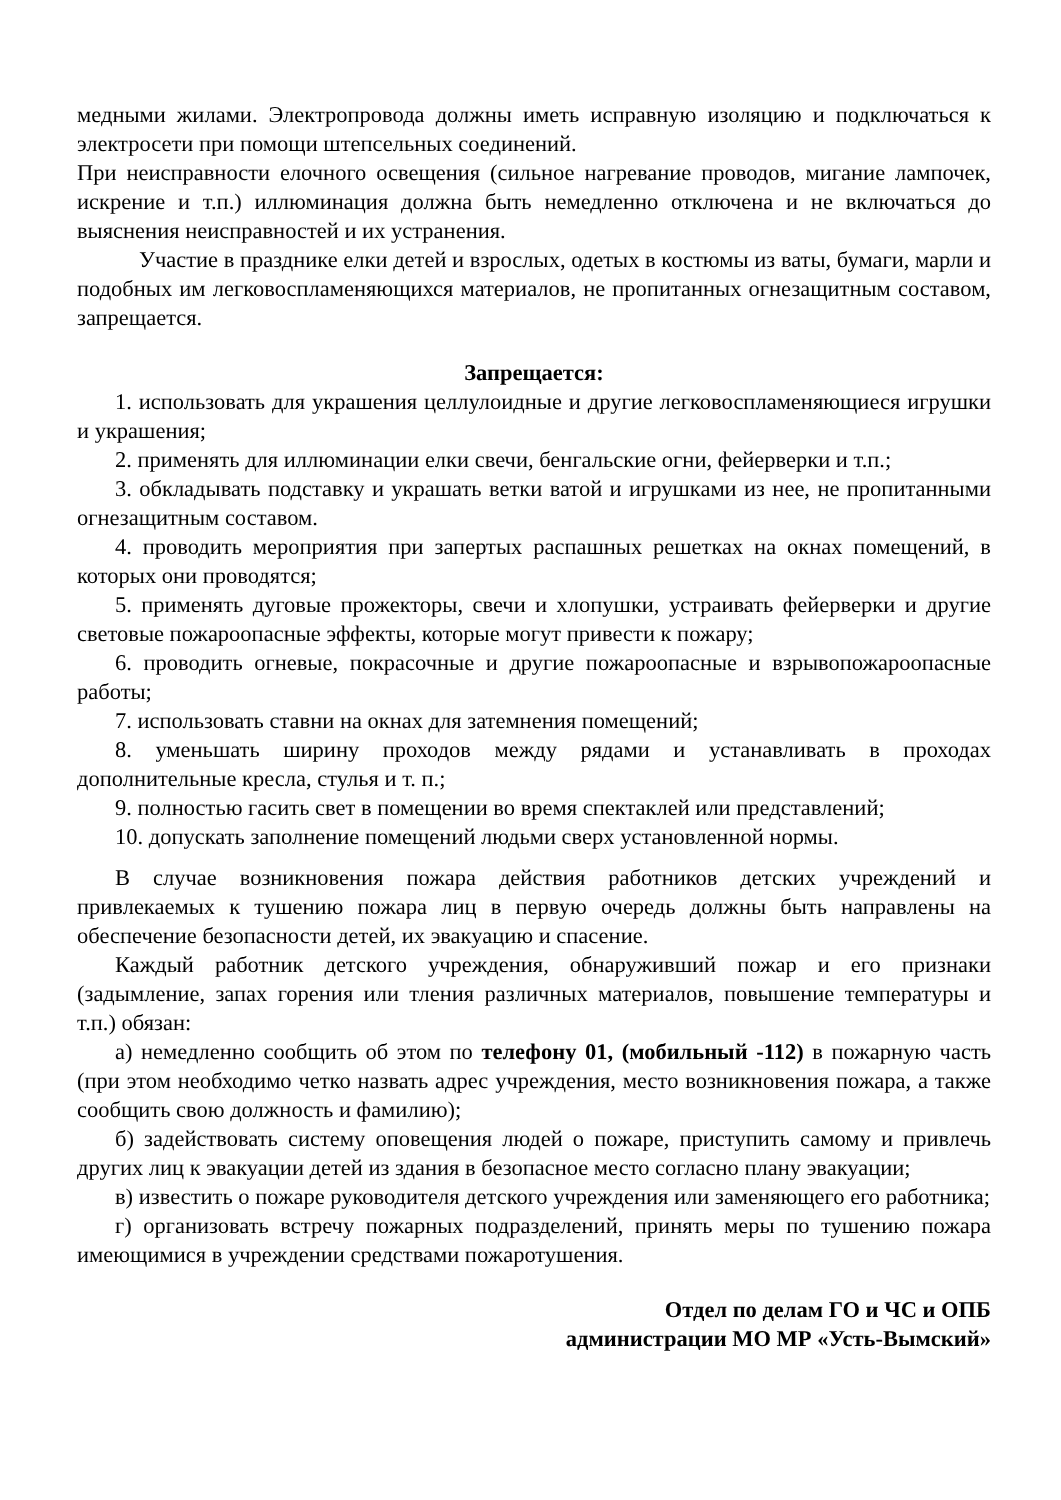медными жилами. Электропровода должны иметь исправную изоляцию и подключаться к электросети при помощи штепсельных соединений.
При неисправности елочного освещения (сильное нагревание проводов, мигание лампочек, искрение и т.п.) иллюминация должна быть немедленно отключена и не включаться до выяснения неисправностей и их устранения.
Участие в празднике елки детей и взрослых, одетых в костюмы из ваты, бумаги, марли и подобных им легковоспламеняющихся материалов, не пропитанных огнезащитным составом, запрещается.
Запрещается:
1. использовать для украшения целлулоидные и другие легковоспламеняющиеся игрушки и украшения;
2. применять для иллюминации елки свечи, бенгальские огни, фейерверки и т.п.;
3. обкладывать подставку и украшать ветки ватой и игрушками из нее, не пропитанными огнезащитным составом.
4. проводить мероприятия при запертых распашных решетках на окнах помещений, в которых они проводятся;
5. применять дуговые прожекторы, свечи и хлопушки, устраивать фейерверки и другие световые пожароопасные эффекты, которые могут привести к пожару;
6. проводить огневые, покрасочные и другие пожароопасные и взрывопожароопасные работы;
7. использовать ставни на окнах для затемнения помещений;
8. уменьшать ширину проходов между рядами и устанавливать в проходах дополнительные кресла, стулья и т. п.;
9. полностью гасить свет в помещении во время спектаклей или представлений;
10. допускать заполнение помещений людьми сверх установленной нормы.
В случае возникновения пожара действия работников детских учреждений и привлекаемых к тушению пожара лиц в первую очередь должны быть направлены на обеспечение безопасности детей, их эвакуацию и спасение.
Каждый работник детского учреждения, обнаруживший пожар и его признаки (задымление, запах горения или тления различных материалов, повышение температуры и т.п.) обязан:
а) немедленно сообщить об этом по телефону 01, (мобильный -112) в пожарную часть (при этом необходимо четко назвать адрес учреждения, место возникновения пожара, а также сообщить свою должность и фамилию);
б) задействовать систему оповещения людей о пожаре, приступить самому и привлечь других лиц к эвакуации детей из здания в безопасное место согласно плану эвакуации;
в) известить о пожаре руководителя детского учреждения или заменяющего его работника;
г) организовать встречу пожарных подразделений, принять меры по тушению пожара имеющимися в учреждении средствами пожаротушения.
Отдел по делам ГО и ЧС и ОПБ
администрации МО МР «Усть-Вымский»